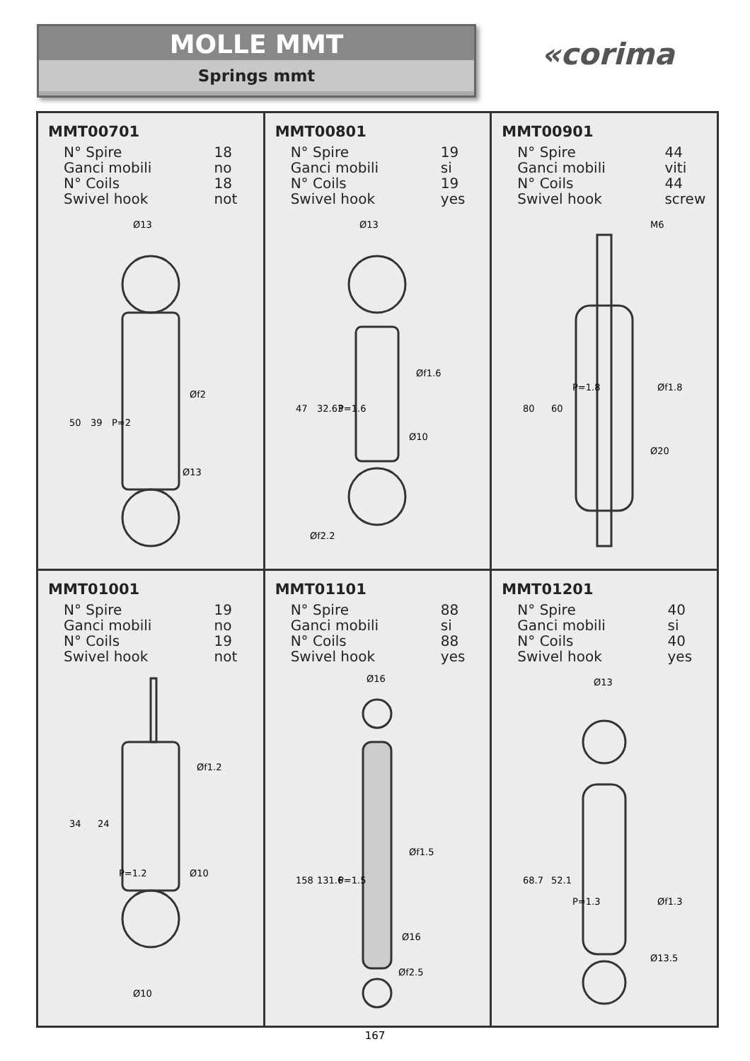MOLLE MMT
Springs mmt
«corima
MMT00701
| N° Spire | 18 |
| Ganci mobili | no |
| N° Coils | 18 |
| Swivel hook | not |
Ø13
Ø13
50
39
P=2
Øf2
MMT00801
| N° Spire | 19 |
| Ganci mobili | si |
| N° Coils | 19 |
| Swivel hook | yes |
Ø13
Ø10
47
32.63
P=1.6
Øf1.6
Øf2.2
MMT00901
| N° Spire | 44 |
| Ganci mobili | viti |
| N° Coils | 44 |
| Swivel hook | screw |
M6
Ø20
80
60
P=1.8
Øf1.8
MMT01001
| N° Spire | 19 |
| Ganci mobili | no |
| N° Coils | 19 |
| Swivel hook | not |
Ø10
Ø10
34
24
P=1.2
Øf1.2
MMT01101
| N° Spire | 88 |
| Ganci mobili | si |
| N° Coils | 88 |
| Swivel hook | yes |
Ø16
Ø16
Øf2.5
158
131.6
P=1.5
Øf1.5
MMT01201
| N° Spire | 40 |
| Ganci mobili | si |
| N° Coils | 40 |
| Swivel hook | yes |
Ø13
Ø13.5
68.7
52.1
P=1.3
Øf1.3
167